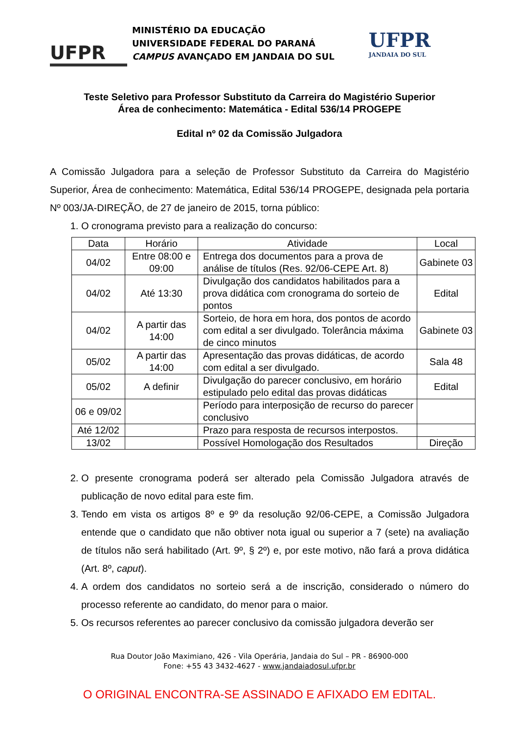UFPR
MINISTÉRIO DA EDUCAÇÃO
UNIVERSIDADE FEDERAL DO PARANÁ
CAMPUS AVANÇADO EM JANDAIA DO SUL
UFPR
JANDAIA DO SUL
Teste Seletivo para Professor Substituto da Carreira do Magistério Superior
Área de conhecimento: Matemática - Edital 536/14 PROGEPE
Edital nº 02 da Comissão Julgadora
A Comissão Julgadora para a seleção de Professor Substituto da Carreira do Magistério Superior, Área de conhecimento: Matemática, Edital 536/14 PROGEPE, designada pela portaria Nº 003/JA-DIREÇÃO, de 27 de janeiro de 2015, torna público:
1. O cronograma previsto para a realização do concurso:
| Data | Horário | Atividade | Local |
| --- | --- | --- | --- |
| 04/02 | Entre 08:00 e 09:00 | Entrega dos documentos para a prova de análise de títulos (Res. 92/06-CEPE Art. 8) | Gabinete 03 |
| 04/02 | Até 13:30 | Divulgação dos candidatos habilitados para a prova didática com cronograma do sorteio de pontos | Edital |
| 04/02 | A partir das 14:00 | Sorteio, de hora em hora, dos pontos de acordo com edital a ser divulgado. Tolerância máxima de cinco minutos | Gabinete 03 |
| 05/02 | A partir das 14:00 | Apresentação das provas didáticas, de acordo com edital a ser divulgado. | Sala 48 |
| 05/02 | A definir | Divulgação do parecer conclusivo, em horário estipulado pelo edital das provas didáticas | Edital |
| 06 e 09/02 | | Período para interposição de recurso do parecer conclusivo | |
| Até 12/02 | | Prazo para resposta de recursos interpostos. | |
| 13/02 | | Possível Homologação dos Resultados | Direção |
2. O presente cronograma poderá ser alterado pela Comissão Julgadora através de publicação de novo edital para este fim.
3. Tendo em vista os artigos 8º e 9º da resolução 92/06-CEPE, a Comissão Julgadora entende que o candidato que não obtiver nota igual ou superior a 7 (sete) na avaliação de títulos não será habilitado (Art. 9º, § 2º) e, por este motivo, não fará a prova didática (Art. 8º, caput).
4. A ordem dos candidatos no sorteio será a de inscrição, considerado o número do processo referente ao candidato, do menor para o maior.
5. Os recursos referentes ao parecer conclusivo da comissão julgadora deverão ser
Rua Doutor João Maximiano, 426 - Vila Operária, Jandaia do Sul – PR - 86900-000
Fone: +55 43 3432-4627 - www.jandaiadosul.ufpr.br
O ORIGINAL ENCONTRA-SE ASSINADO E AFIXADO EM EDITAL.